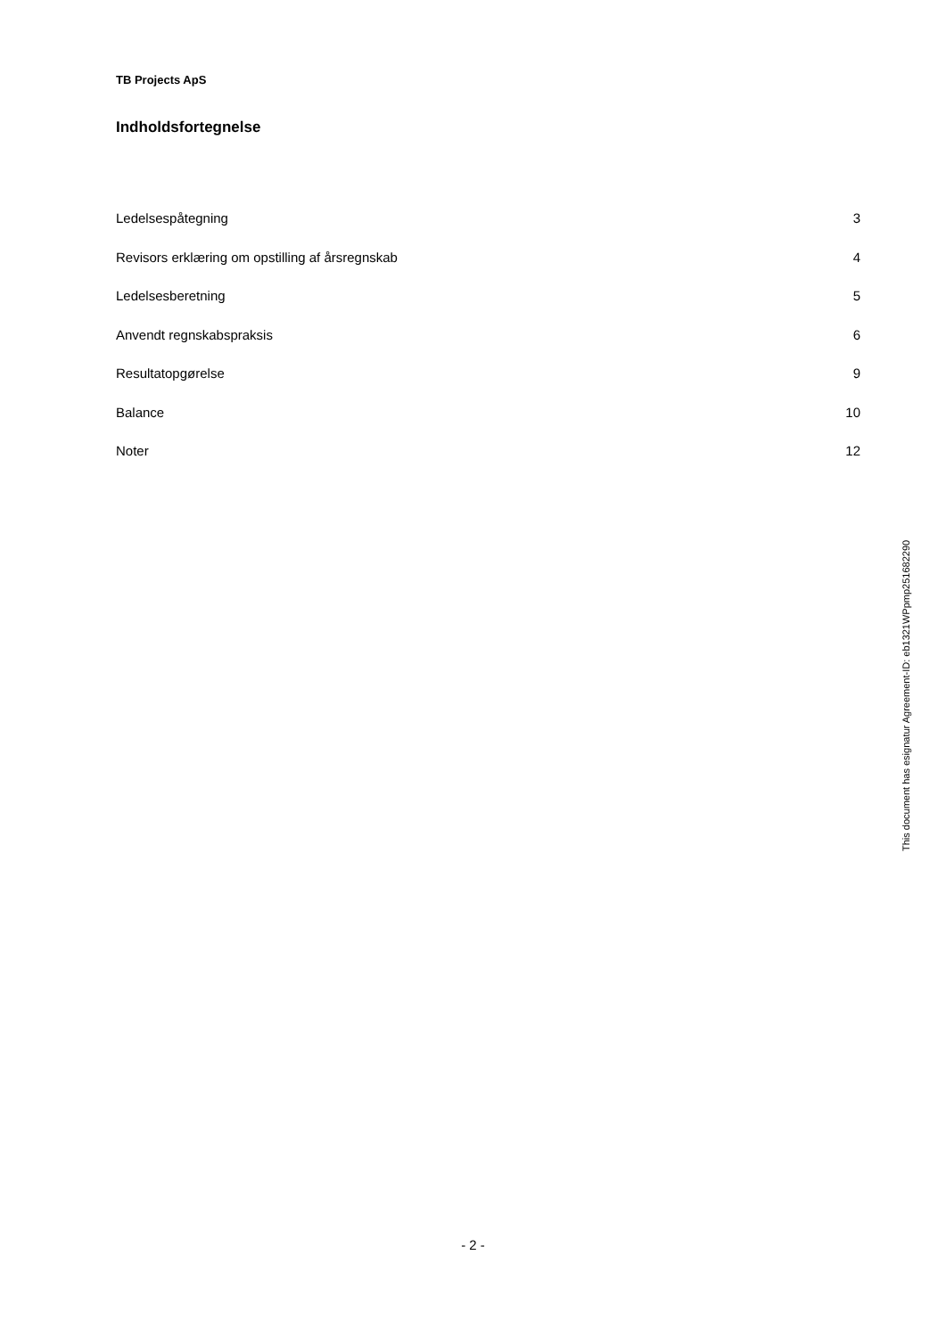TB Projects ApS
Indholdsfortegnelse
| Ledelsespåtegning | 3 |
| Revisors erklæring om opstilling af årsregnskab | 4 |
| Ledelsesberetning | 5 |
| Anvendt regnskabspraksis | 6 |
| Resultatopgørelse | 9 |
| Balance | 10 |
| Noter | 12 |
This document has esignatur Agreement-ID: eb1321WPpmp251682290
- 2 -